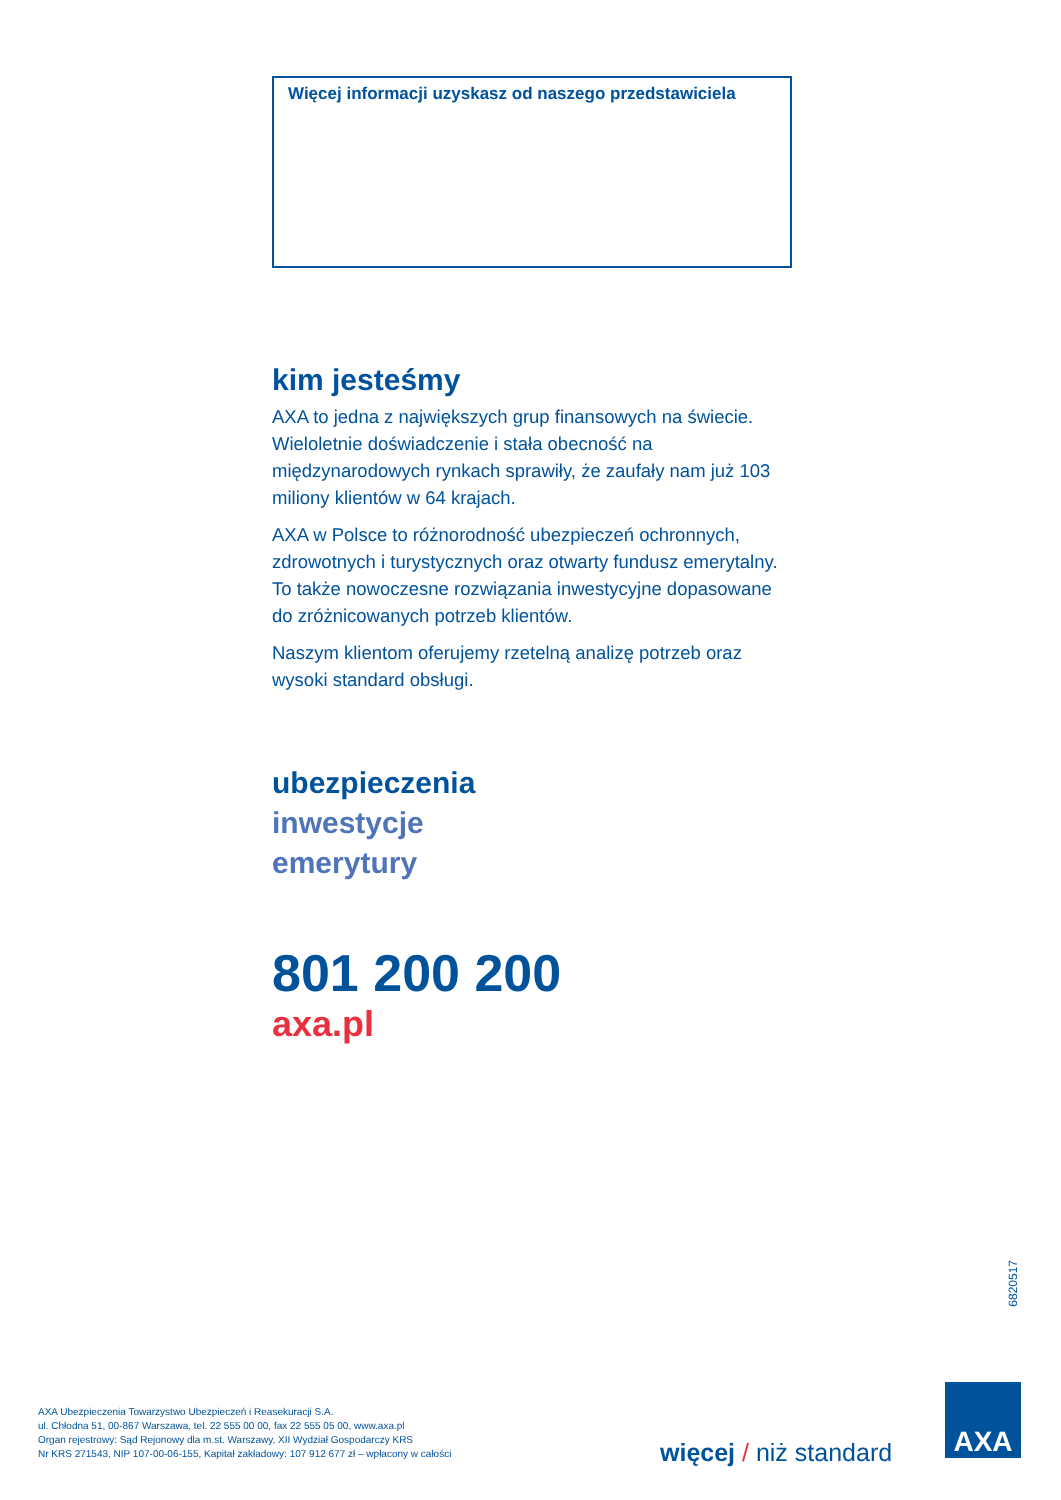Więcej informacji uzyskasz od naszego przedstawiciela
kim jesteśmy
AXA to jedna z największych grup finansowych na świecie. Wieloletnie doświadczenie i stała obecność na międzynarodowych rynkach sprawiły, że zaufały nam już 103 miliony klientów w 64 krajach.
AXA w Polsce to różnorodność ubezpieczeń ochronnych, zdrowotnych i turystycznych oraz otwarty fundusz emerytalny. To także nowoczesne rozwiązania inwestycyjne dopasowane do zróżnicowanych potrzeb klientów.
Naszym klientom oferujemy rzetelną analizę potrzeb oraz wysoki standard obsługi.
ubezpieczenia
inwestycje
emerytury
801 200 200
axa.pl
6820517
AXA Ubezpieczenia Towarzystwo Ubezpieczeń i Reasekuracji S.A.
ul. Chłodna 51, 00-867 Warszawa, tel. 22 555 00 00, fax 22 555 05 00, www.axa.pl
Organ rejestrowy: Sąd Rejonowy dla m.st. Warszawy, XII Wydział Gospodarczy KRS
Nr KRS 271543, NIP 107-00-06-155, Kapitał zakładowy: 107 912 677 zł – wpłacony w całości
więcej / niż standard
AXA